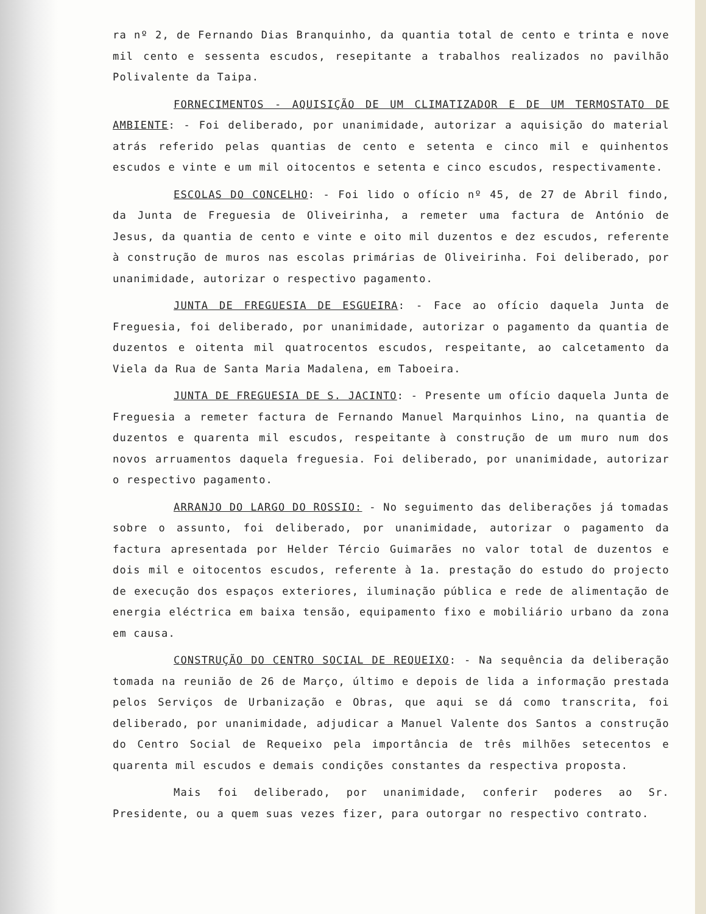ra nº 2, de Fernando Dias Branquinho, da quantia total de cento e trinta e nove mil cento e sessenta escudos, resepitante a trabalhos realizados no pavilhão Polivalente da Taipa.
FORNECIMENTOS - AQUISIÇÃO DE UM CLIMATIZADOR E DE UM TERMOSTATO DE AMBIENTE: - Foi deliberado, por unanimidade, autorizar a aquisição do material atrás referido pelas quantias de cento e setenta e cinco mil e quinhentos escudos e vinte e um mil oitocentos e setenta e cinco escudos, respectivamente.
ESCOLAS DO CONCELHO: - Foi lido o ofício nº 45, de 27 de Abril findo, da Junta de Freguesia de Oliveirinha, a remeter uma factura de António de Jesus, da quantia de cento e vinte e oito mil duzentos e dez escudos, referente à construção de muros nas escolas primárias de Oliveirinha. Foi deliberado, por unanimidade, autorizar o respectivo pagamento.
JUNTA DE FREGUESIA DE ESGUEIRA: - Face ao ofício daquela Junta de Freguesia, foi deliberado, por unanimidade, autorizar o pagamento da quantia de duzentos e oitenta mil quatrocentos escudos, respeitante, ao calcetamento da Viela da Rua de Santa Maria Madalena, em Taboeira.
JUNTA DE FREGUESIA DE S. JACINTO: - Presente um ofício daquela Junta de Freguesia a remeter factura de Fernando Manuel Marquinhos Lino, na quantia de duzentos e quarenta mil escudos, respeitante à construção de um muro num dos novos arruamentos daquela freguesia. Foi deliberado, por unanimidade, autorizar o respectivo pagamento.
ARRANJO DO LARGO DO ROSSIO: - No seguimento das deliberações já tomadas sobre o assunto, foi deliberado, por unanimidade, autorizar o pagamento da factura apresentada por Helder Tércio Guimarães no valor total de duzentos e dois mil e oitocentos escudos, referente à 1a. prestação do estudo do projecto de execução dos espaços exteriores, iluminação pública e rede de alimentação de energia eléctrica em baixa tensão, equipamento fixo e mobiliário urbano da zona em causa.
CONSTRUÇÃO DO CENTRO SOCIAL DE REQUEIXO: - Na sequência da deliberação tomada na reunião de 26 de Março, último e depois de lida a informação prestada pelos Serviços de Urbanização e Obras, que aqui se dá como transcrita, foi deliberado, por unanimidade, adjudicar a Manuel Valente dos Santos a construção do Centro Social de Requeixo pela importância de três milhões setecentos e quarenta mil escudos e demais condições constantes da respectiva proposta.
Mais foi deliberado, por unanimidade, conferir poderes ao Sr. Presidente, ou a quem suas vezes fizer, para outorgar no respectivo contrato.